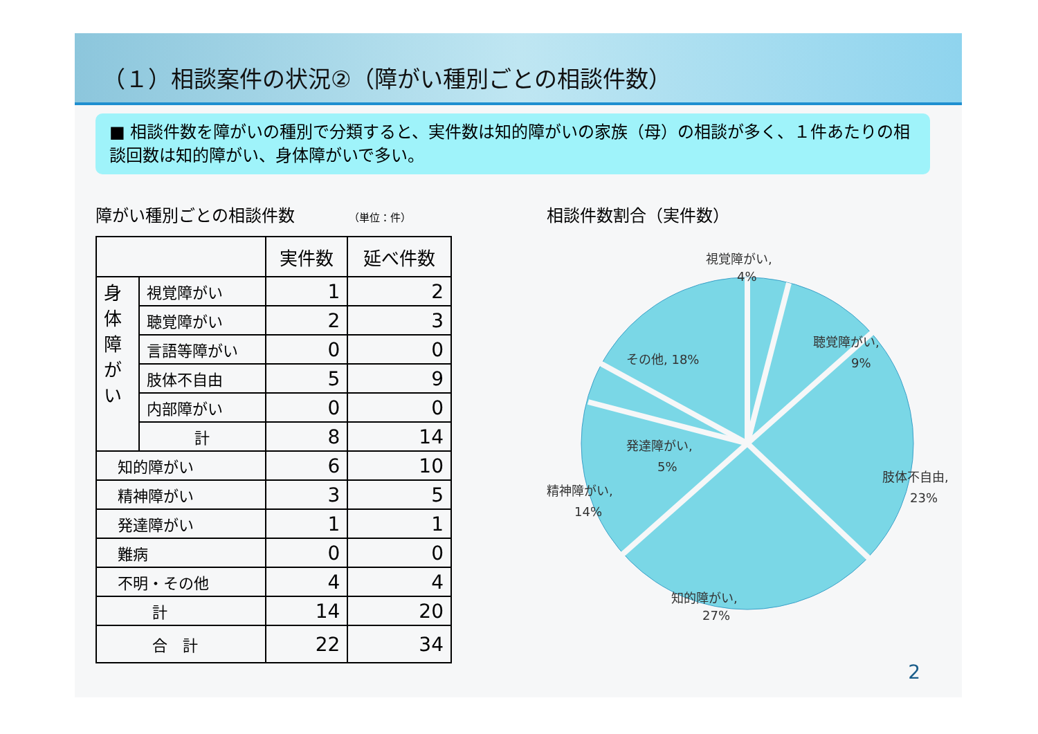（１）相談案件の状況②（障がい種別ごとの相談件数）
■ 相談件数を障がいの種別で分類すると、実件数は知的障がいの家族（母）の相談が多く、１件あたりの相談回数は知的障がい、身体障がいで多い。
障がい種別ごとの相談件数 （単位：件）
| | | 実件数 | 延べ件数 |
| --- | --- | --- | --- |
| 身 体 障 が い | 視覚障がい | 1 | 2 |
| | 聴覚障がい | 2 | 3 |
| | 言語等障がい | 0 | 0 |
| | 肢体不自由 | 5 | 9 |
| | 内部障がい | 0 | 0 |
| | 計 | 8 | 14 |
| 知的障がい | | 6 | 10 |
| 精神障がい | | 3 | 5 |
| 発達障がい | | 1 | 1 |
| 難病 | | 0 | 0 |
| 不明・その他 | | 4 | 4 |
| 計 | | 14 | 20 |
| 合 計 | | 22 | 34 |
相談件数割合（実件数）
視覚障がい,
4%
聴覚障がい,
9%
肢体不自由,
23%
知的障がい,
27%
精神障がい,
14%
発達障がい,
5%
その他, 18%
2